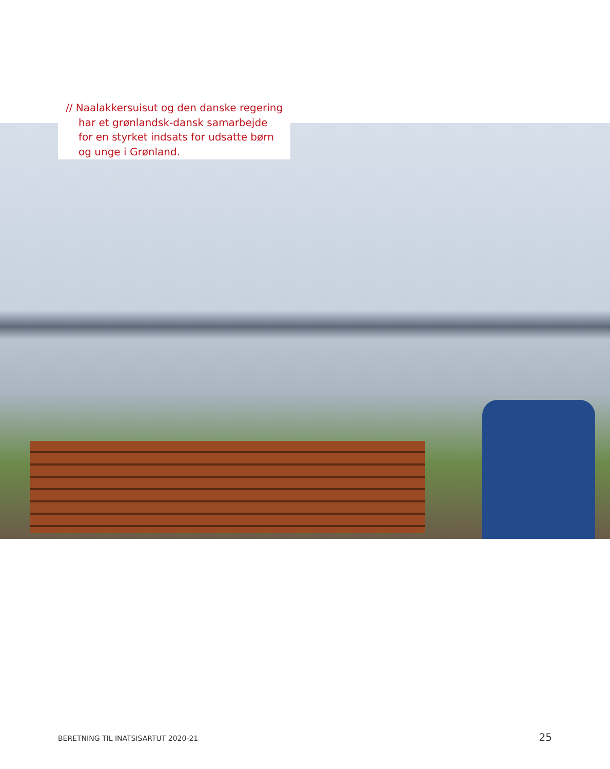// Naalakkersuisut og den danske regering har et grønlandsk-dansk samarbejde for en styrket indsats for udsatte børn og unge i Grønland.
BERETNING TIL INATSISARTUT 2020-21 25